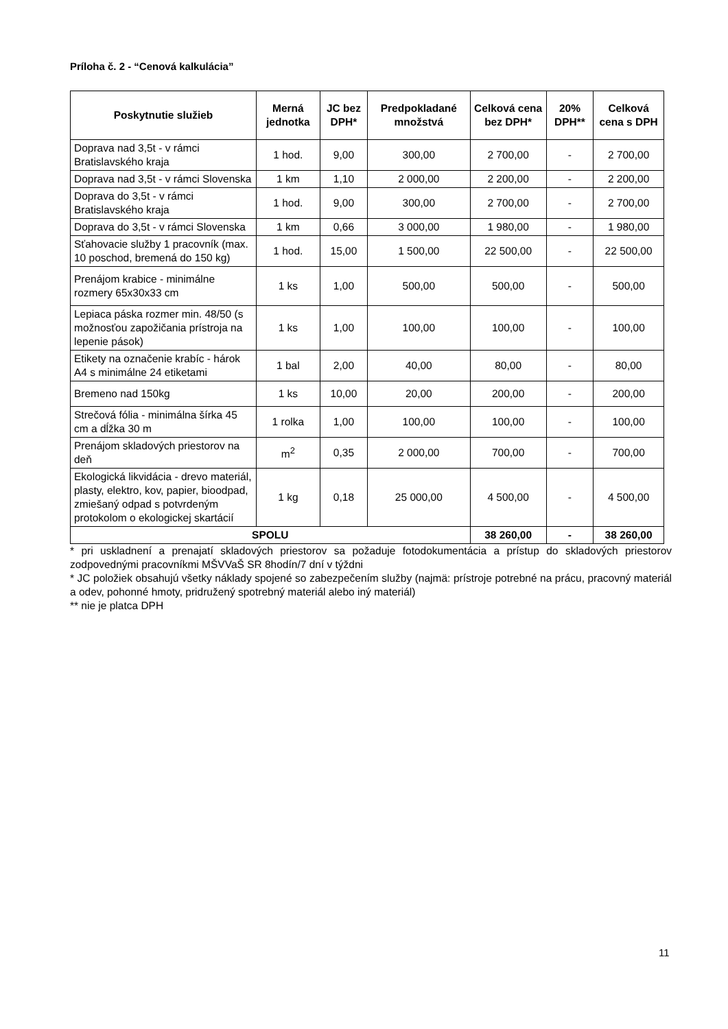Príloha č. 2 - “Cenová kalkulácia”
| Poskytnutie služieb | Merná jednotka | JC bez DPH* | Predpokladané množstvá | Celková cena bez DPH* | 20% DPH** | Celková cena s DPH |
| --- | --- | --- | --- | --- | --- | --- |
| Doprava nad 3,5t - v rámci Bratislavského kraja | 1 hod. | 9,00 | 300,00 | 2 700,00 | - | 2 700,00 |
| Doprava nad 3,5t - v rámci Slovenska | 1 km | 1,10 | 2 000,00 | 2 200,00 | - | 2 200,00 |
| Doprava do 3,5t - v rámci Bratislavského kraja | 1 hod. | 9,00 | 300,00 | 2 700,00 | - | 2 700,00 |
| Doprava do 3,5t - v rámci Slovenska | 1 km | 0,66 | 3 000,00 | 1 980,00 | - | 1 980,00 |
| Sťahovacie služby 1 pracovník (max. 10 poschod, bremená do 150 kg) | 1 hod. | 15,00 | 1 500,00 | 22 500,00 | - | 22 500,00 |
| Prenájom krabice - minimálne rozmery 65x30x33 cm | 1 ks | 1,00 | 500,00 | 500,00 | - | 500,00 |
| Lepiaca páska rozmer min. 48/50 (s možnosťou zapožičania prístroja na lepenie pások) | 1 ks | 1,00 | 100,00 | 100,00 | - | 100,00 |
| Etikety na označenie krabíc - hárok A4 s minimálne 24 etiketami | 1 bal | 2,00 | 40,00 | 80,00 | - | 80,00 |
| Bremeno nad 150kg | 1 ks | 10,00 | 20,00 | 200,00 | - | 200,00 |
| Strečová fólia - minimálna šírka 45 cm a dĺžka 30 m | 1 rolka | 1,00 | 100,00 | 100,00 | - | 100,00 |
| Prenájom skladových priestorov na deň | m<sup>2</sup> | 0,35 | 2 000,00 | 700,00 | - | 700,00 |
| Ekologická likvidácia - drevo materiál, plasty, elektro, kov, papier, bioodpad, zmiešaný odpad s potvrdeným protokolom o ekologickej skartácií | 1 kg | 0,18 | 25 000,00 | 4 500,00 | - | 4 500,00 |
| SPOLU | | | | 38 260,00 | - | 38 260,00 |
* pri uskladnení a prenajatí skladových priestorov sa požaduje fotodokumentácia a prístup do skladových priestorov zodpovednými pracovníkmi MŠVVaŠ SR 8hodín/7 dní v týždni
* JC položiek obsahujú všetky náklady spojené so zabezpečením služby (najmä: prístroje potrebné na prácu, pracovný materiál a odev, pohonné hmoty, pridružený spotrebný materiál alebo iný materiál)
** nie je platca DPH
11